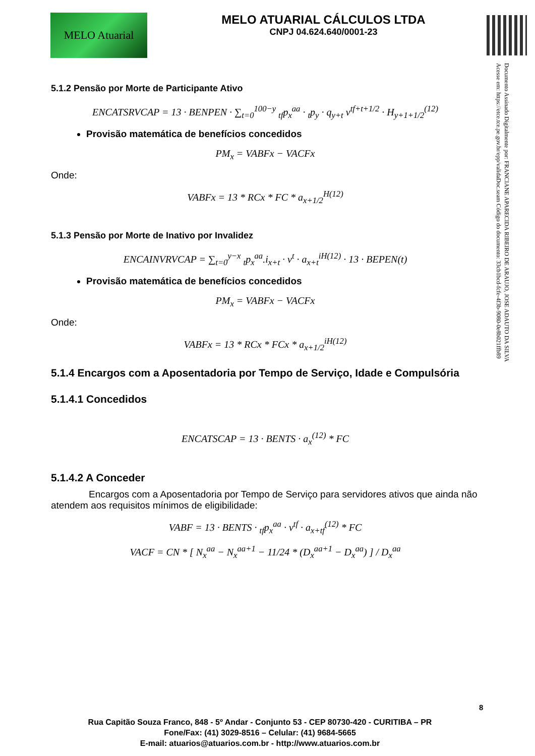MELO Atuarial
MELO ATUARIAL CÁLCULOS LTDA
CNPJ 04.624.640/0001-23
Documento Assinado Digitalmente por: FRANCIANE APARECIDA RIBEIRO DE ARAUJO, JOSE ADAUTO DA SILVA
Acesse em: https://etce.tce.pe.gov.br/epp/validaDoc.seam Código do documento: 33cb1bcd-fcfe-4f3b-9080-0e8b021ffb89
5.1.2 Pensão por Morte de Participante Ativo
ENCATSRVCAP = 13 · BENPEN · ∑<sub>t=0</sub><sup>100−y</sup> <sub>tf</sub>p<sub>x</sub><sup>aa</sup> · <sub>t</sub>p<sub>y</sub> · q<sub>y+t</sub> v<sup>tf+t+1/2</sup> · H<sub>y+1+1/2</sub><sup>(12)</sup>
Provisão matemática de benefícios concedidos
PM<sub>x</sub> = VABFx − VACFx
Onde:
VABFx = 13 * RCx * FC * a<sub>x+1/2</sub><sup>H(12)</sup>
5.1.3 Pensão por Morte de Inativo por Invalidez
ENCAINVRVCAP = ∑<sub>t=0</sub><sup>y−x</sup> <sub>t</sub>p<sub>x</sub><sup>aa</sup>.i<sub>x+t</sub> · v<sup>t</sup> · a<sub>x+t</sub><sup>iH(12)</sup> · 13 · BEPEN(t)
Provisão matemática de benefícios concedidos
PM<sub>x</sub> = VABFx − VACFx
Onde:
VABFx = 13 * RCx * FCx * a<sub>x+1/2</sub><sup>iH(12)</sup>
5.1.4 Encargos com a Aposentadoria por Tempo de Serviço, Idade e Compulsória
5.1.4.1 Concedidos
ENCATSCAP = 13 · BENTS · a<sub>x</sub><sup>(12)</sup> * FC
5.1.4.2 A Conceder
Encargos com a Aposentadoria por Tempo de Serviço para servidores ativos que ainda não atendem aos requisitos mínimos de eligibilidade:
VABF = 13 · BENTS · <sub>tf</sub>p<sub>x</sub><sup>aa</sup> · v<sup>tf</sup> · a<sub>x+tf</sub><sup>(12)</sup> * FC
VACF = CN * [ N<sub>x</sub><sup>aa</sup> − N<sub>x</sub><sup>aa+1</sup> − 11/24 * (D<sub>x</sub><sup>aa+1</sup> − D<sub>x</sub><sup>aa</sup>) ] / D<sub>x</sub><sup>aa</sup>
8
Rua Capitão Souza Franco, 848 - 5º Andar - Conjunto 53 - CEP 80730-420 - CURITIBA – PR
Fone/Fax: (41) 3029-8516 – Celular: (41) 9684-5665
E-mail: atuarios@atuarios.com.br - http://www.atuarios.com.br